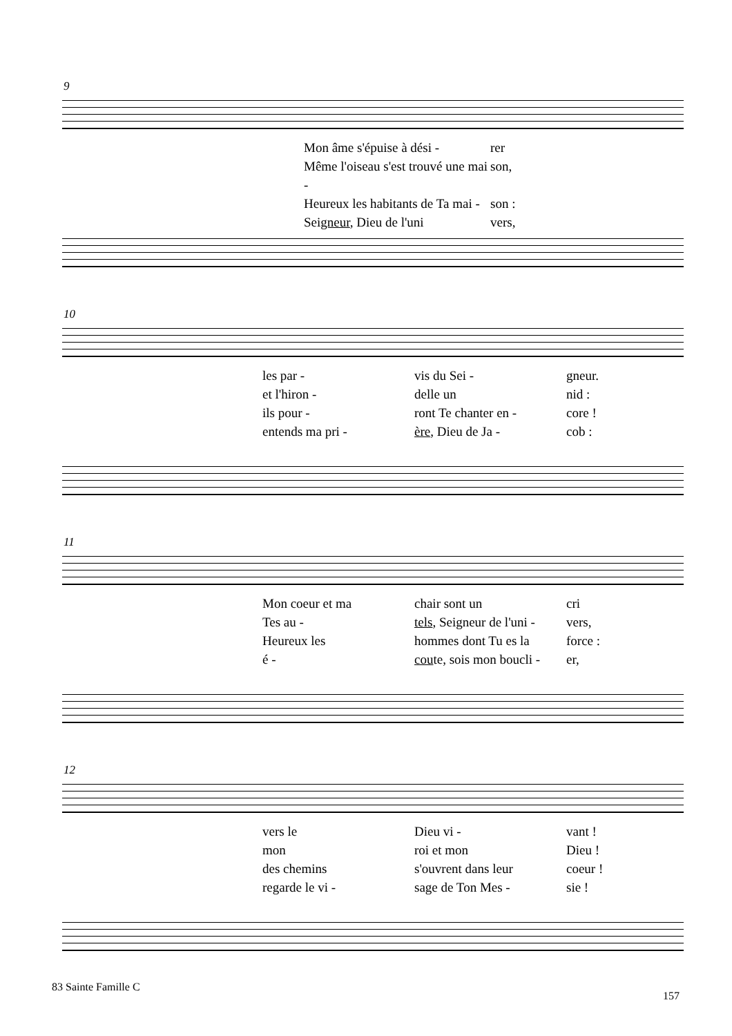9
Mon âme s'épuise à dési - rer Même l'oiseau s'est trouvé une mai - son, Heureux les habitants de Ta mai - son : Seigneur, Dieu de l'uni vers,
10
les par - vis du Sei - gneur. et l'hiron - delle un nid : ils pour - ront Te chanter en - core ! entends ma pri - ère, Dieu de Ja - cob :
11
Mon coeur et ma chair sont un cri Tes au - tels, Seigneur de l'uni - vers, Heureux les hommes dont Tu es la force : é - coute, sois mon boucli - er,
12
vers le Dieu vi - vant ! mon roi et mon Dieu ! des chemins s'ouvrent dans leur coeur ! regarde le vi - sage de Ton Mes - sie !
83 Sainte Famille C
157